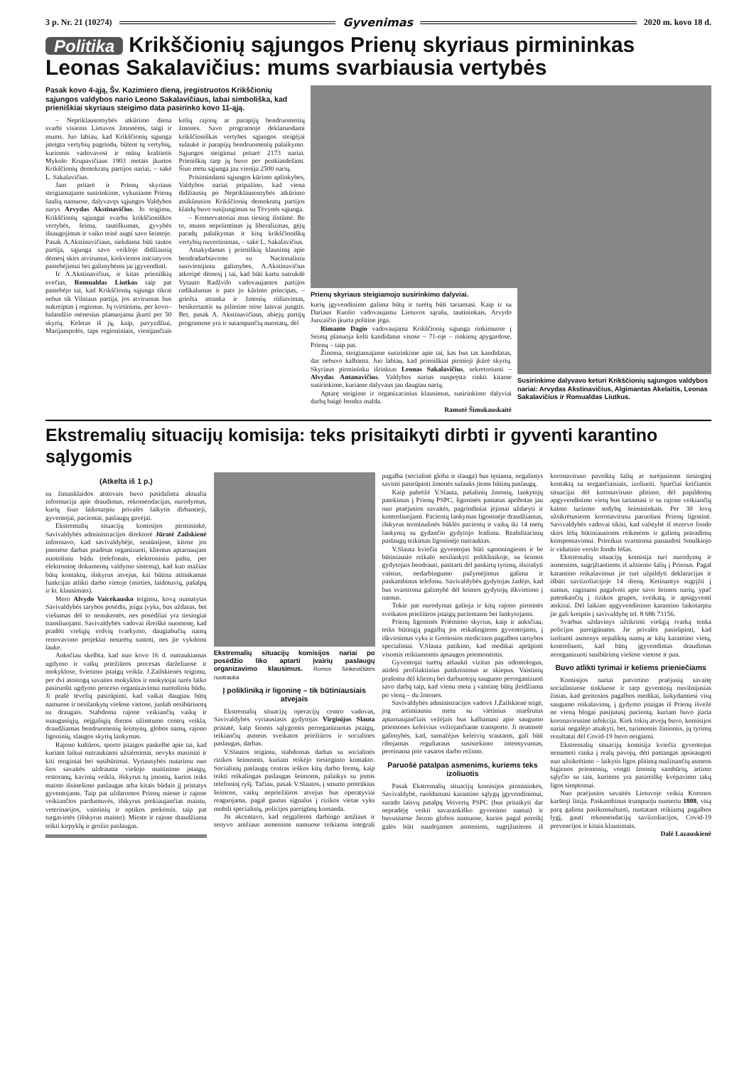3 p. Nr. 21 (10274) Gyvenimas 2020 m. kovo 18 d.
Politika Krikščionių sąjungos Prienų skyriaus pirmininkas Leonas Sakalavičius: mums svarbiausia vertybės
Pasak kovo 4-ąją, Šv. Kazimiero dieną, įregistruotos Krikščionių sąjungos valdybos nario Leono Sakalavičiaus, labai simboliška, kad prieniškiai skyriaus steigimo data pasirinko kovo 11-ąją.
– Nepriklausomybės atkūrimo diena svarbi visiems Lietuvos žmonėms, taigi ir mums. Juo labiau, kad Krikščionių sąjunga įsteigta vertybių pagrindu, būtent tų vertybių, kuriomis vadovavosi ir mūsų kraštietis Mykolo Krupavičiaus 1903 metais įkurtos Krikščionių demokratų partijos nariai, – sakė L. Sakalavičius.
Jam pritarė ir Prienų skyriaus steigiamajame susirinkime, vykusiame Prienų šaulių namuose, dalyvavęs sąjungos Valdybos narys Arvydas Akstinavičius. Jo teigimu, Krikščionių sąjungai svarbu krikščioniškos vertybės, šeima, tautiškumas, gyvybės išsaugojimas ir vaiko teisė augti savo šeimoje. Pasak A.Akstinavičiaus, siekdama būti tautos partija, sąjunga savo veikloje didžiausią dėmesį skirs atvirumui, kiekvienos iniciatyvos pastebėjimui bei galimybėms jai įgyvendinti.
Ir A.Akstinavičius, ir kitas prieniškių svečias, Romualdas Liutkus taip pat pastebėjo tai, kad Krikščionių sąjunga tikrai nebus tik Vilniaus partija, jos atvirumas bus nukreiptas į regionus. Jų tvirtinimu, per kovo–balandžio mėnesius planuojama įkurti per 50 skyrių. Keletas iš jų, kaip, pavyzdžiui, Marijampolės, taps regioniniais, vienijančiais kelių rajonų ar parapijų bendruomenių žmones. Savo programoje deklaruodami krikščioniškas vertybes sąjungos steigėjai sulaukė ir parapijų bendruomenių palaikymo. Sąjungos steigimui pritarė 2173 nariai. Prieniškių tarp jų buvo per penkiasdešimt. Šiuo metu sąjunga jau vienija 2500 narių.
Prisimindami sąjungos kūrimo aplinkybes, Valdybos nariai pripažino, kad viena didžiausių po Nepriklausomybės atkūrimo atsikūrusios Krikščionių demokratų partijos klaidų buvo susijungimas su Tėvynės sąjunga.
– Konservatoriai mus tiesiog išstūmė. Be to, mums nepriimtinas jų liberalizmas, gėjų paradų palaikymas ir kitų krikščioniškų vertybių nuvertinimas, – sakė L. Sakalavičius.
Atsakydamas į prieniškių klausimą apie bendradarbiavimo su Nacionaliniu susivienijimu galimybes, A.Akstinavičius atkreipė dėmesį į tai, kad būti kartu sutrukdė Vytauto Radžvilo vadovaujamos partijos radikalumas ir pats jo kūrimo principas, – griežta atranka ir žmonių rūšiavimas, besikertantis su pilietine teise laisvai jungtis. Bet, pasak A. Akstinavičiaus, abiejų partijų programose yra ir sutampančių nuostatų, dėl
Prienų skyriaus steigiamojo susirinkimo dalyviai.
kurių įgyvendinimo galima būtų ir turėtų būti tariamasi. Kaip ir su Dariaus Kuolio vadovaujamu Lietuvos sąrašu, tautininkais, Arvydo Juozaičio įkurta politine jėga.
Rimanto Dagio vadovaujama Krikščionių sąjunga rinkimuose į Seimą planuoja kelti kandidatus visose – 71-oje – rinkimų apygardose, Prienų – taip pat.
Žinoma, steigiamajame susirinkime apie tai, kas bus tas kandidatas, dar nebuvo kalbama. Juo labiau, kad prieniškiai pirmieji įkūrė skyrių. Skyriaus pirmininku išrinktas Leonas Sakalavičius, sekretoriumi – Alvydas Antanavičius. Valdybos narius nuspręsta rinkti kitame susirinkime, kuriame dalyvaus jau daugiau narių.
Aptarę steigimo ir organizacinius klausimus, susirinkimo dalyviai darbą baigė bendra malda.
Ramutė Šimukauskaitė
Susirinkime dalyvavo keturi Krikščionių sąjungos valdybos nariai: Arvydas Akstinavičius, Algimantas Akelaitis, Leonas Sakalavičius ir Romualdas Liutkus.
Ekstremalių situacijų komisija: teks prisitaikyti dirbti ir gyventi karantino sąlygomis
(Atkelta iš 1 p.)
su žiniasklaidos atstovais buvo pasidalinta aktualia informacija apie draudimus, rekomendacijas, nurodymus, kurių šiuo laikotarpiu privalės laikytis dirbantieji, gyventojai, pacientai, paslaugų gavėjai.
Ekstremalių situacijų komisijos pirmininkė, Savivaldybės administracijos direktorė Jūratė Zailskienė informavo, kad savivaldybėje, seniūnijose, kitose jos įmonėse darbas pradėtas organizuoti, klientus aptarnaujant nuotoliniu būdu (telefonais, elektroniniu paštu, per elektroninę dokumentų valdymo sistemą), kad kuo mažiau būtų kontaktų, išskyrus atvejus, kai būtina atitinkamas funkcijas atlikti darbo vietoje (mirties, laidotuvių, pašalpų ir kt. klausimais).
Mero Alvydo Vaicekausko teigimu, kovą numatytas Savivaldybės tarybos posėdis, jeigu įvyks, bus uždaras, bet viešumas dėl to nenukentės, nes posėdžiai yra tiesiogiai transliuojami. Savivaldybės vadovai išreiškė nuomonę, kad pradėti viešųjų erdvių tvarkymo, daugiabučių namų renovavimo projektai neturėtų sustoti, nes jie vykdomi lauke.
Anksčiau skelbta, kad nuo kovo 16 d. nutraukiamas ugdymo ir vaikų priežiūros procesas darželiuose ir mokyklose, švietimo įstaigų veikla. J.Zailskienės teigimu, per dvi atostogų savaites mokyklos ir mokytojai turės laiko pasiruošti ugdymo proceso organizavimui nuotoliniu būdu. Ji prašė tėvelių pasirūpinti, kad vaikai daugiau būtų namuose ir nesilankytų viešose vietose, juolab nesibūriuotų su draugais. Stabdoma rajone veikiančių vaikų ir suaugusiųjų, neįgaliųjų dienos užimtumo centrų veikla, draudžiamas bendruomenių šeimynų, globos namų, rajono ligoninių, slaugos skyrių lankymas.
Rajono kultūros, sporto įstaigos paskelbė apie tai, kad kuriam laikui nutraukiami užsiėmimai, nevyks masiniai ir kiti renginiai bei susibūrimai. Vyriausybės nutarimu nuo šios savaitės uždrausta viešojo maitinimo įstaigų, restoranų, kavinių veikla, išskyrus tų įmonių, kurios teiks maisto išsinešimo paslaugas arba kitais būdais jį pristatys gyventojams. Taip pat uždaromos Prienų mieste ir rajone veikiančios parduotuvės, išskyrus prekiaujančias maistu, veterinarijos, vaistinių ir optikos prekėmis, taip pat turgavietės (išskyrus maisto). Mieste ir rajone draudžiama teikti kirpyklų ir grožio paslaugas.
Ekstremalių situacijų komisijos nariai po posėdžio liko aptarti įvairių paslaugų organizavimo klausimus. Romos Sinkevičiūtės nuotrauka
Į polikliniką ir ligoninę – tik būtiniausiais atvejais
Ekstremalių situacijų operacijų centro vadovas, Savivaldybės vyriausiasis gydytojas Virginijus Slauta pristatė, kaip šiomis sąlygomis perorganizuotas įstaigų, teikiančių asmens sveikatos priežiūros ir socialines paslaugas, darbas.
V.Slautos teigimu, stabdomas darbas su socialinės rizikos šeimomis, kuriam reikėjo tiesioginio kontakto. Socialinių paslaugų centras ieškos kitų darbo formų, kaip teikti reikalingas paslaugas šeimoms, palaikys su jomis telefoninį ryšį. Tačiau, pasak V.Slautos, į smurto protrūkius šeimose, vaikų nepriežiūros atvejus bus operatyviai reaguojama, pagal gautus signalus į rizikos vietas vyks mobili specialistų, policijos pareigūnų komanda.
Jis akcentavo, kad neįgaliems darbingo amžiaus ir senyvo amžiaus asmenims namuose teikiama integrali pagalba (socialinė globa ir slauga) bus tęsiama, negalintys savimi pasirūpinti žmonės sulauks jiems būtinų paslaugų.
Kaip pabrėžė V.Slauta, pašalinių žmonių, lankytojų patekimas į Prienų PSPC, ligoninės pastatus apribotas jau nuo praėjusios savaitės, pagrindiniai įėjimai uždaryti ir kontroliuojami. Pacientų lankymas ligoninėje draudžiamas, išskyrus terminalinės būklės pacientų ir vaikų iki 14 metų lankymą su gydančio gydytojo leidimu. Reabilitacinių paslaugų teikimas ligoninėje nutrauktas.
V.Slauta kviečia gyventojus būti sąmoningiems ir be būtiniausio reikalo nesilankyti poliklinikoje, su šeimos gydytojais bendrauti, pasitarti dėl paskirtų tyrimų, išsirašyti vaistus, nedarbingumo pažymėjimus galima ir paskambinus telefonu. Savivaldybės gydytojas žadėjo, kad bus svarstoma galimybė dėl šeimos gydytojų iškvietimo į namus.
Tokie pat nurodymai galioja ir kitų rajono pirminės sveikatos priežiūros įstaigų pacientams bei lankytojams.
Prienų ligoninės Priėmimo skyrius, kaip ir anksčiau, teiks būtinąją pagalbą jos reikalingiems gyventojams, į iškvietimus vyks ir Greitosios medicinos pagalbos tarnybos specialistai. V.Slauta patikino, kad medikai aprūpinti visomis reikiamomis apsaugos priemonėmis.
Gyventojai turėtų atšaukti vizitus pas odontologus, atidėti profilaktinius patikrinimus ar skiepus. Vaistinių prašoma dėl klientų bei darbuotojų saugumo perorganizuoti savo darbą taip, kad vienu metu į vaistinę būtų įleidžiama po vieną – du žmones.
Savivaldybės administracijos vadovė J.Zailskienė teigė, jog artimiausiu metu su vietinius maršrutus aptarnaujančiais vežėjais bus kalbamasi apie saugumo priemones keleivius vežiojančiame transporte. Ji neatmetė galimybės, kad, sumažėjus keleivių srautams, gali būti ribojamas reguliaraus susisiekimo intensyvumas, pereinama prie vasaros darbo režimo.
Paruošė patalpas asmenims, kuriems teks izoliuotis
Pasak Ekstremalių situacijų komisijos pirmininkės, Savivaldybė, ruošdamasi karantino sąlygų įgyvendinimui, surado laisvų patalpų Veiverių PSPC (bus pritaikyti dar nepradėję veikti savarankiško gyvenimo namai) ir buvusiuose Jiezno globos namuose, kurios pagal poreikį galės būti naudojamos asmenims, sugrįžusiems iš koronaviruso paveiktų šalių ar turėjusiems tiesioginį kontaktą su sergančiaisiais, izoliuoti. Sparčiai keičiantis situacijai dėl koronaviruso plitimo, dėl papildomų apgyvendinimo vietų bus tariamasi ir su rajone veikiančių kaimo turizmo sodybų šeimininkais. Per 30 lovų užsikrėtusiems koronavirusu paruošusi Prienų ligoninė. Savivaldybės vadovai tikisi, kad valstybė iš rezervo fondo skirs lėšų būtiniausioms reikmėms ir galimų praradimų kompensavimui. Prireikus svarstoma panaudoti Smulkiojo ir vidutinio verslo fondo lėšas.
Ekstremalių situacijų komisija turi nurodymų ir asmenims, sugrįžtantiems iš užsienio šalių į Prienus. Pagal karantino reikalavimus jie turi užpildyti deklaracijas ir išbūti saviizoliacijoje 14 dienų. Ketinantys sugrįžti į namus, raginami pagalvoti apie savo šeimos narių, ypač patenkančių į rizikos grupes, sveikatą, ir apsigyventi atskirai. Dėl laikino apgyvendinimo karantino laikotarpiu jie gali kreiptis į savivaldybę tel. 8 686 73156.
Svarbus uždavinys užtikrinti viešąją tvarką tenka policijos pareigūnams. Jie privalės pasirūpinti, kad izoliuoti asmenys nepaliktų namų ar kitų karantino vietų, kontroliuoti, kad būtų įgyvendintas draudimas neorganizuoti susibūrimų viešose vietose ir pan.
Buvo atlikti tyrimai ir keliems prieniečiams
Komisijos nariai patvirtino praėjusią savaitę socialiniuose tinkluose ir tarp gyventojų nuvilnijusias žinias, kad greitosios pagalbos medikai, laikydamiesi visų saugumo reikalavimų, į gydymo įstaigas iš Prienų išvežė ne vieną blogai pasijutusį pacientą, kuriam buvo įtarta koronavirusinė infekcija. Kiek tokių atvejų buvo, komisijos nariai negalėjo atsakyti, bet, turimomis žiniomis, jų tyrimų rezultatai dėl Covid-19 buvo neigiami.
Ekstremalių situacijų komisija kviečia gyventojus nenumoti ranka į realų pavojų, dėti pastangas apsisaugoti nuo užsikrėtimo – laikytis ligos plitimą mažinančių asmens higienos priemonių, vengti žmonių sambūrių, artimo sąlyčio su tais, kuriems yra pasireiškę kvėpavimo takų ligos simptomai.
Nuo praėjusios savaitės Lietuvoje veikia Koronos karštoji linija. Paskambinus trumpuoju numeriu 1808, visą parą galima pasikonsultuoti, nustatant reikiamą pagalbos lygį, gauti rekomendacijų saviizoliacijos, Covid-19 prevencijos ir kitais klausimais.
Dalė Lazauskienė